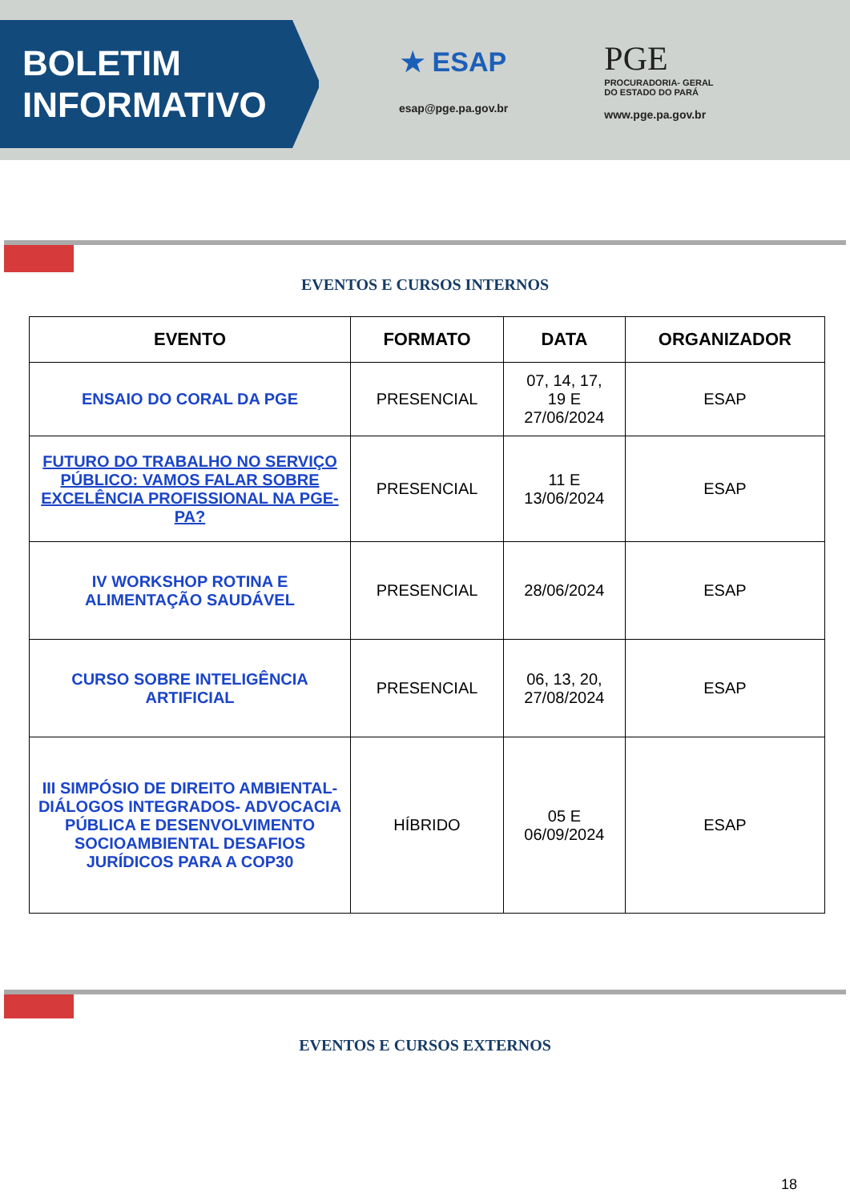BOLETIM
INFORMATIVO
★ ESAP
esap@pge.pa.gov.br
PGE
PROCURADORIA- GERAL
DO ESTADO DO PARÁ
www.pge.pa.gov.br
EVENTOS E CURSOS INTERNOS
| EVENTO | FORMATO | DATA | ORGANIZADOR |
| --- | --- | --- | --- |
| ENSAIO DO CORAL DA PGE | PRESENCIAL | 07, 14, 17, 19 E 27/06/2024 | ESAP |
| FUTURO DO TRABALHO NO SERVIÇO PÚBLICO: VAMOS FALAR SOBRE EXCELÊNCIA PROFISSIONAL NA PGE-PA? | PRESENCIAL | 11 E 13/06/2024 | ESAP |
| IV WORKSHOP ROTINA E ALIMENTAÇÃO SAUDÁVEL | PRESENCIAL | 28/06/2024 | ESAP |
| CURSO SOBRE INTELIGÊNCIA ARTIFICIAL | PRESENCIAL | 06, 13, 20, 27/08/2024 | ESAP |
| III SIMPÓSIO DE DIREITO AMBIENTAL- DIÁLOGOS INTEGRADOS- ADVOCACIA PÚBLICA E DESENVOLVIMENTO SOCIOAMBIENTAL DESAFIOS JURÍDICOS PARA A COP30 | HÍBRIDO | 05 E 06/09/2024 | ESAP |
EVENTOS E CURSOS EXTERNOS
18